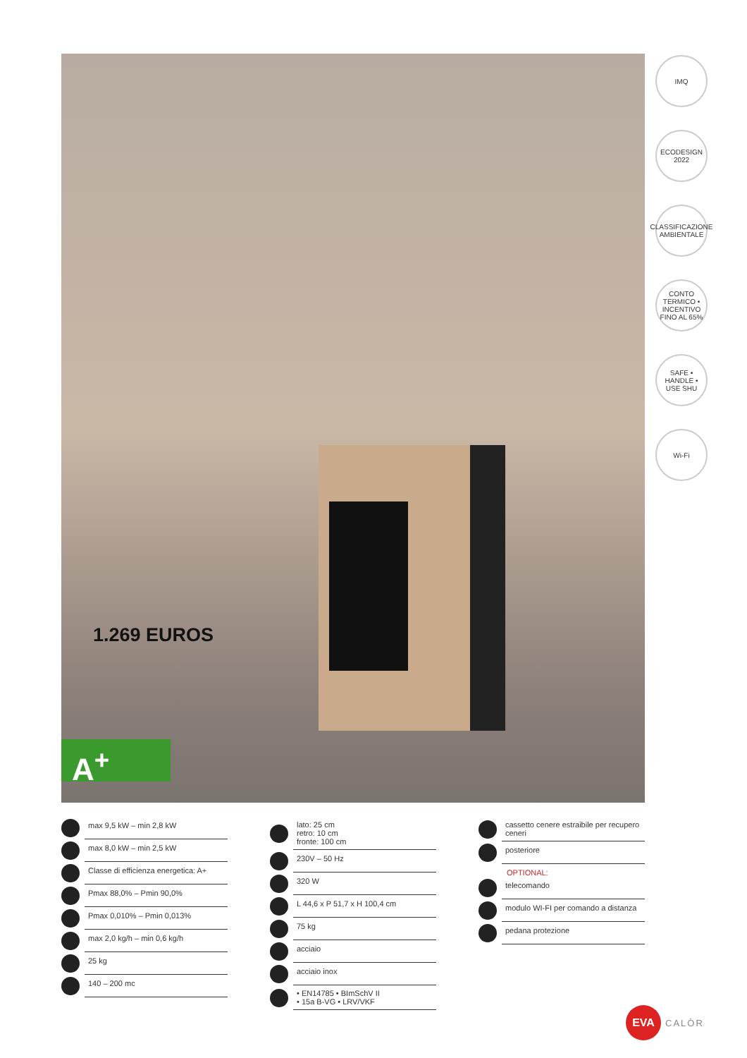1.269 EUROS
A<sup>+</sup>
IMQ
ECODESIGN 2022
CLASSIFICAZIONE AMBIENTALE
CONTO TERMICO • INCENTIVO FINO AL 65%
SAFE • HANDLE • USE SHU
Wi-Fi
max 9,5 kW – min 2,8 kW
max 8,0 kW – min 2,5 kW
Classe di efficienza energetica: A+
Pmax 88,0% – Pmin 90,0%
Pmax 0,010% – Pmin 0,013%
max 2,0 kg/h – min 0,6 kg/h
25 kg
140 – 200 mc
lato: 25 cm
retro: 10 cm
fronte: 100 cm
230V – 50 Hz
320 W
L 44,6 x P 51,7 x H 100,4 cm
75 kg
acciaio
acciaio inox
• EN14785 • BImSchV II
• 15a B-VG • LRV/VKF
cassetto cenere estraibile per recupero ceneri
posteriore
OPTIONAL:
telecomando
modulo WI-FI per comando a distanza
pedana protezione
EVA
CALÒR